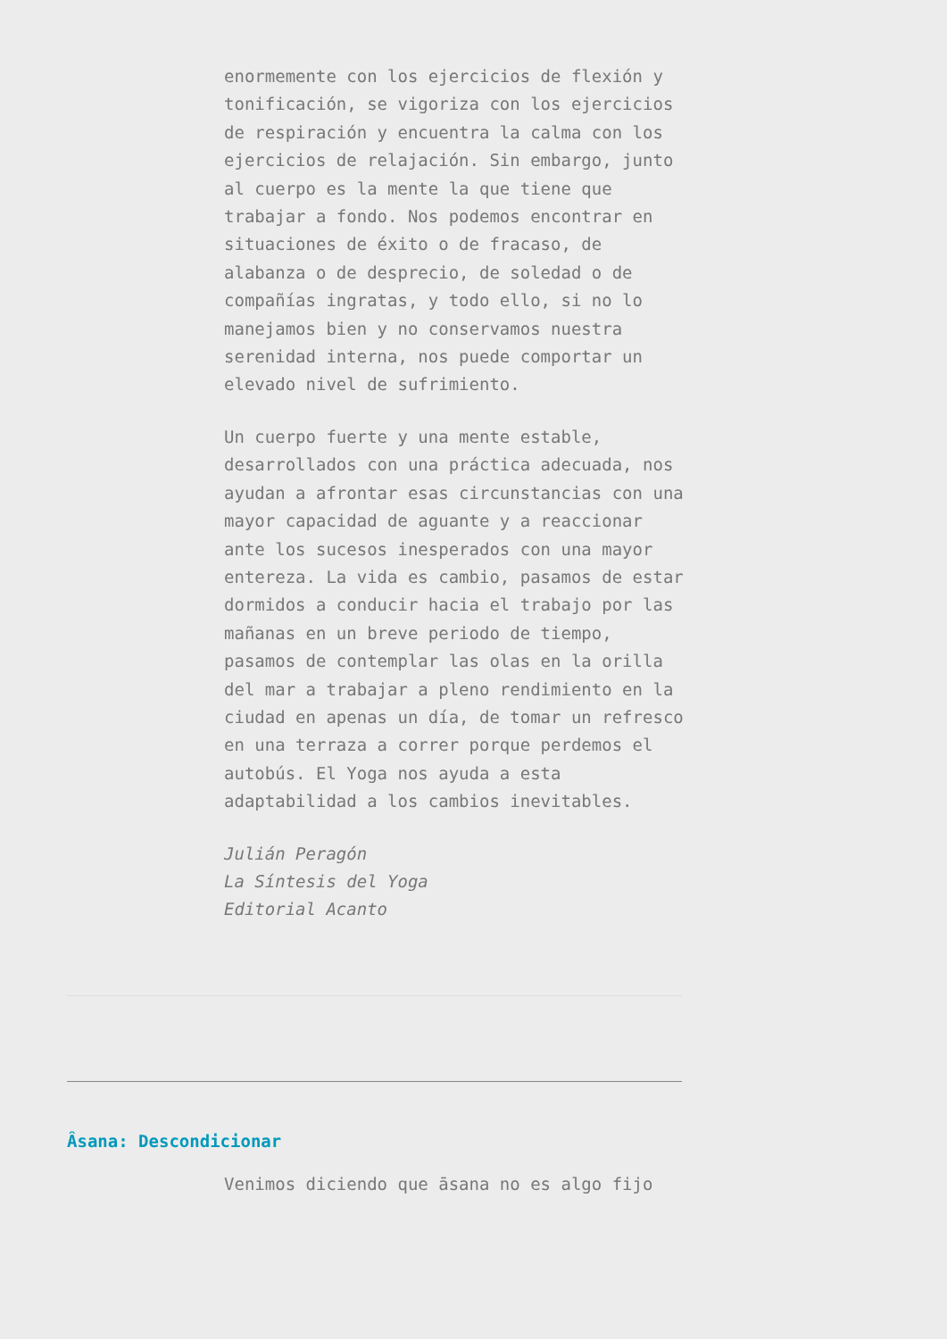enormemente con los ejercicios de flexión y tonificación, se vigoriza con los ejercicios de respiración y encuentra la calma con los ejercicios de relajación. Sin embargo, junto al cuerpo es la mente la que tiene que trabajar a fondo. Nos podemos encontrar en situaciones de éxito o de fracaso, de alabanza o de desprecio, de soledad o de compañías ingratas, y todo ello, si no lo manejamos bien y no conservamos nuestra serenidad interna, nos puede comportar un elevado nivel de sufrimiento.
Un cuerpo fuerte y una mente estable, desarrollados con una práctica adecuada, nos ayudan a afrontar esas circunstancias con una mayor capacidad de aguante y a reaccionar ante los sucesos inesperados con una mayor entereza. La vida es cambio, pasamos de estar dormidos a conducir hacia el trabajo por las mañanas en un breve periodo de tiempo, pasamos de contemplar las olas en la orilla del mar a trabajar a pleno rendimiento en la ciudad en apenas un día, de tomar un refresco en una terraza a correr porque perdemos el autobús. El Yoga nos ayuda a esta adaptabilidad a los cambios inevitables.
Julián Peragón
La Síntesis del Yoga
Editorial Acanto
Âsana: Descondicionar
Venimos diciendo que āsana no es algo fijo